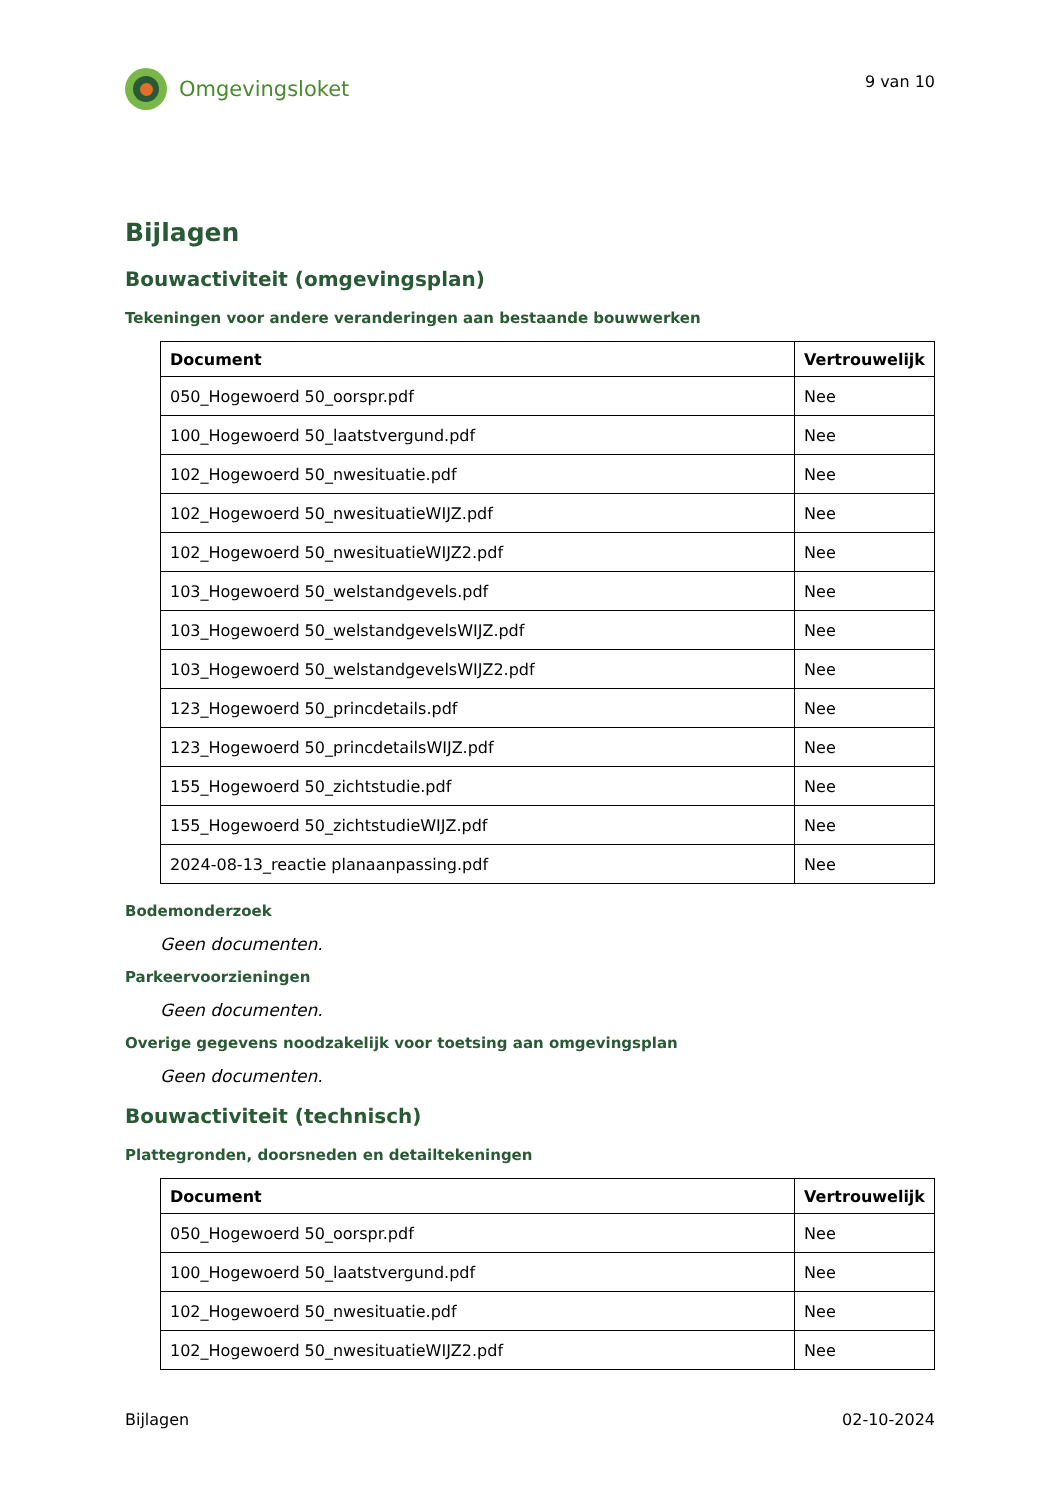Omgevingsloket
9 van 10
Bijlagen
Bouwactiviteit (omgevingsplan)
Tekeningen voor andere veranderingen aan bestaande bouwwerken
| Document | Vertrouwelijk |
| --- | --- |
| 050_Hogewoerd 50_oorspr.pdf | Nee |
| 100_Hogewoerd 50_laatstvergund.pdf | Nee |
| 102_Hogewoerd 50_nwesituatie.pdf | Nee |
| 102_Hogewoerd 50_nwesituatieWIJZ.pdf | Nee |
| 102_Hogewoerd 50_nwesituatieWIJZ2.pdf | Nee |
| 103_Hogewoerd 50_welstandgevels.pdf | Nee |
| 103_Hogewoerd 50_welstandgevelsWIJZ.pdf | Nee |
| 103_Hogewoerd 50_welstandgevelsWIJZ2.pdf | Nee |
| 123_Hogewoerd 50_princdetails.pdf | Nee |
| 123_Hogewoerd 50_princdetailsWIJZ.pdf | Nee |
| 155_Hogewoerd 50_zichtstudie.pdf | Nee |
| 155_Hogewoerd 50_zichtstudieWIJZ.pdf | Nee |
| 2024-08-13_reactie planaanpassing.pdf | Nee |
Bodemonderzoek
Geen documenten.
Parkeervoorzieningen
Geen documenten.
Overige gegevens noodzakelijk voor toetsing aan omgevingsplan
Geen documenten.
Bouwactiviteit (technisch)
Plattegronden, doorsneden en detailtekeningen
| Document | Vertrouwelijk |
| --- | --- |
| 050_Hogewoerd 50_oorspr.pdf | Nee |
| 100_Hogewoerd 50_laatstvergund.pdf | Nee |
| 102_Hogewoerd 50_nwesituatie.pdf | Nee |
| 102_Hogewoerd 50_nwesituatieWIJZ2.pdf | Nee |
Bijlagen 02-10-2024